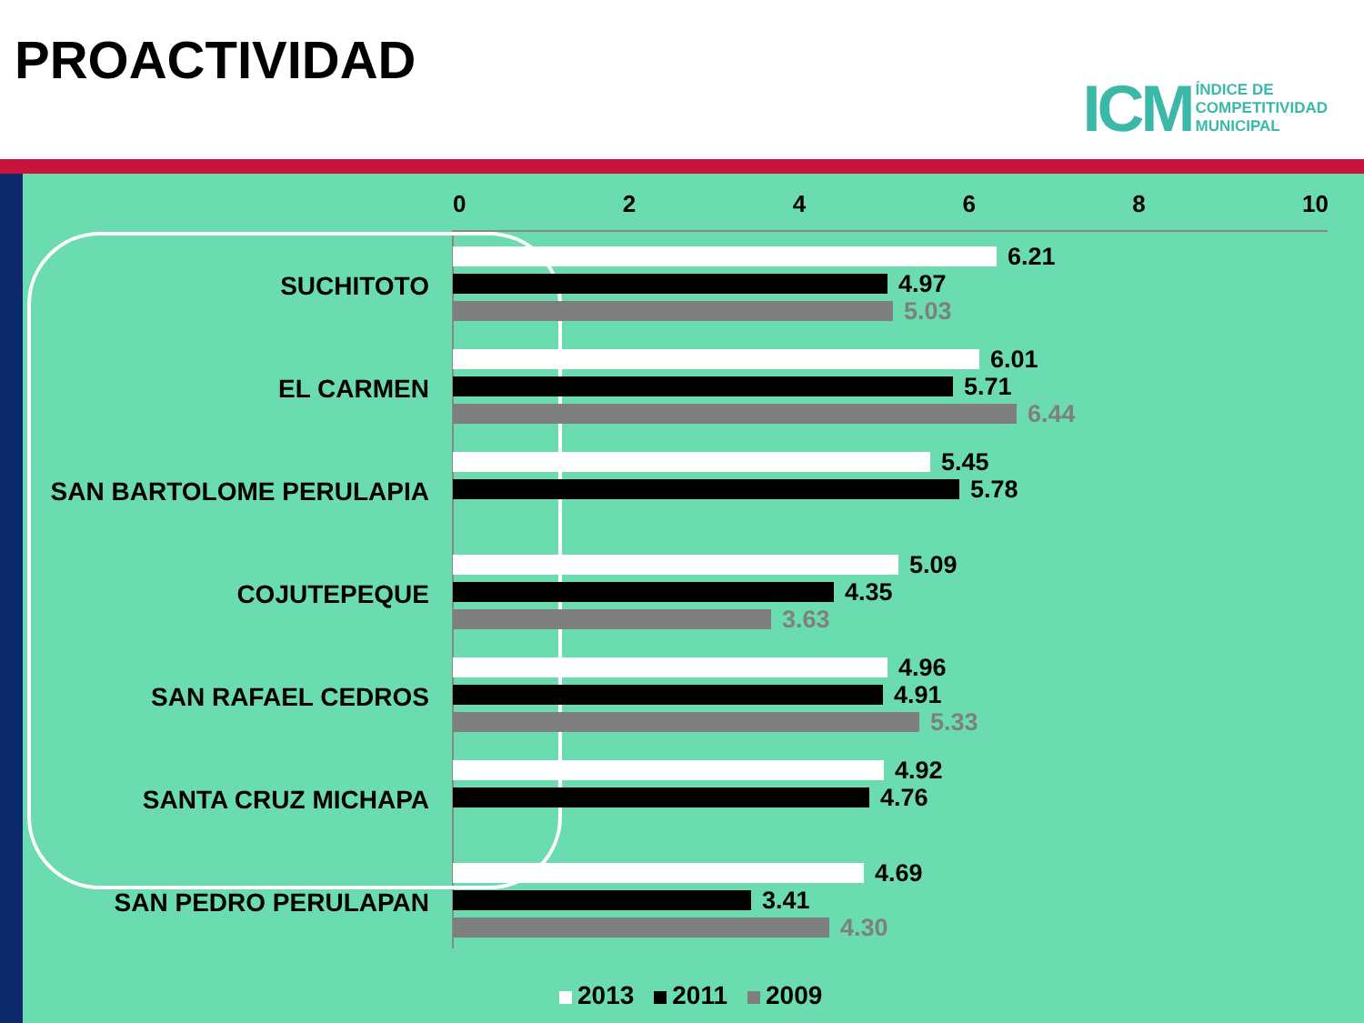PROACTIVIDAD
ICM ÍNDICE DE
COMPETITIVIDAD
MUNICIPAL
02468 10
SUCHITOTO
6.21
4.97
5.03
EL CARMEN
6.01
5.71
6.44
SAN BARTOLOME PERULAPIA
5.45
5.78
COJUTEPEQUE
5.09
4.35
3.63
SAN RAFAEL CEDROS
4.96
4.91
5.33
SANTA CRUZ MICHAPA
4.92
4.76
SAN PEDRO PERULAPAN
4.69
3.41
4.30
2013 2011 2009